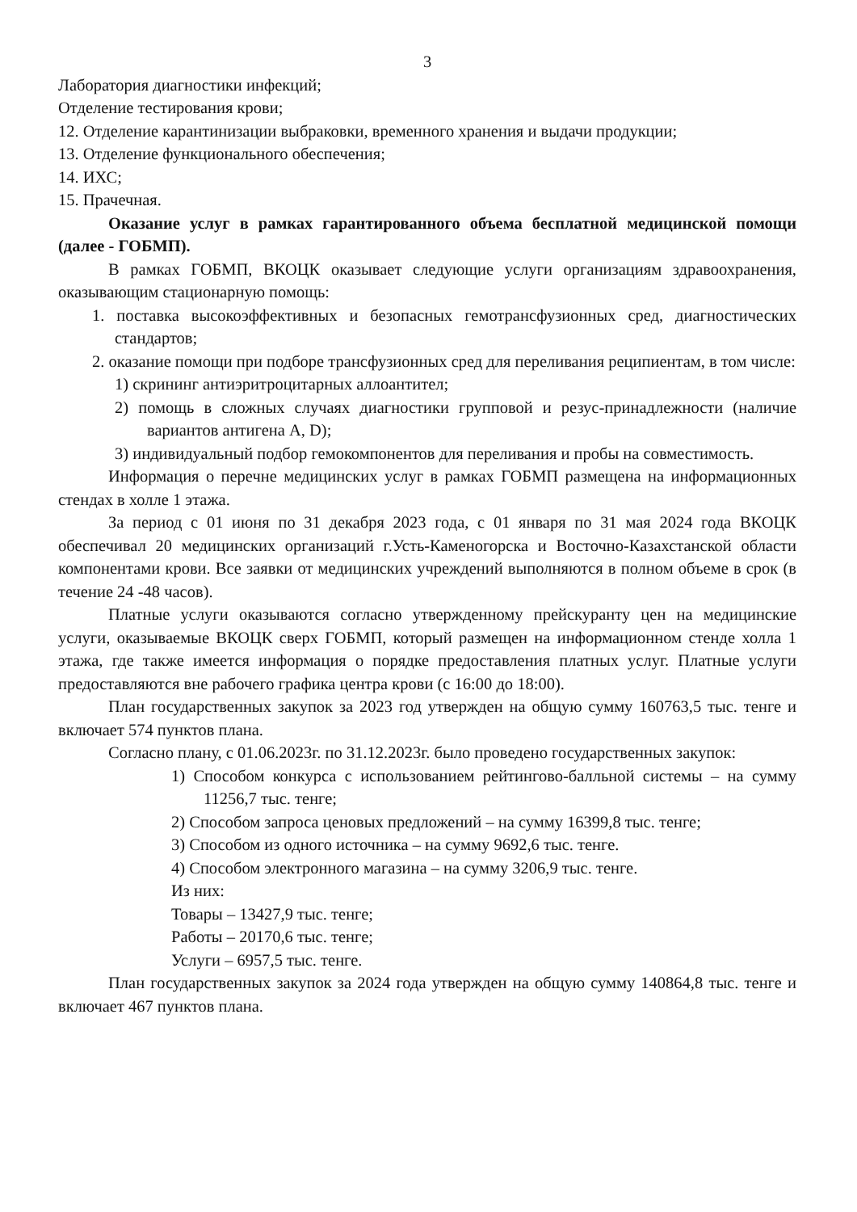3
Лаборатория диагностики инфекций;
Отделение тестирования крови;
12. Отделение карантинизации выбраковки, временного хранения и выдачи продукции;
13. Отделение функционального обеспечения;
14. ИХС;
15. Прачечная.
Оказание услуг в рамках гарантированного объема бесплатной медицинской помощи (далее - ГОБМП).
В рамках ГОБМП, ВКОЦК оказывает следующие услуги организациям здравоохранения, оказывающим стационарную помощь:
1. поставка высокоэффективных и безопасных гемотрансфузионных сред, диагностических стандартов;
2. оказание помощи при подборе трансфузионных сред для переливания реципиентам, в том числе:
1) скрининг антиэритроцитарных аллоантител;
2) помощь в сложных случаях диагностики групповой и резус-принадлежности (наличие вариантов антигена A, D);
3) индивидуальный подбор гемокомпонентов для переливания и пробы на совместимость.
Информация о перечне медицинских услуг в рамках ГОБМП размещена на информационных стендах в холле 1 этажа.
За период с 01 июня по 31 декабря 2023 года, с 01 января по 31 мая 2024 года ВКОЦК обеспечивал 20 медицинских организаций г.Усть-Каменогорска и Восточно-Казахстанской области компонентами крови. Все заявки от медицинских учреждений выполняются в полном объеме в срок (в течение 24 -48 часов).
Платные услуги оказываются согласно утвержденному прейскуранту цен на медицинские услуги, оказываемые ВКОЦК сверх ГОБМП, который размещен на информационном стенде холла 1 этажа, где также имеется информация о порядке предоставления платных услуг. Платные услуги предоставляются вне рабочего графика центра крови (с 16:00 до 18:00).
План государственных закупок за 2023 год утвержден на общую сумму 160763,5 тыс. тенге и включает 574 пунктов плана.
Согласно плану, с 01.06.2023г. по 31.12.2023г. было проведено государственных закупок:
1) Способом конкурса с использованием рейтингово-балльной системы – на сумму 11256,7 тыс. тенге;
2) Способом запроса ценовых предложений – на сумму 16399,8 тыс. тенге;
3) Способом из одного источника – на сумму 9692,6 тыс. тенге.
4) Способом электронного магазина – на сумму 3206,9 тыс. тенге.
Из них:
Товары – 13427,9 тыс. тенге;
Работы – 20170,6 тыс. тенге;
Услуги – 6957,5 тыс. тенге.
План государственных закупок за 2024 года утвержден на общую сумму 140864,8 тыс. тенге и включает 467 пунктов плана.